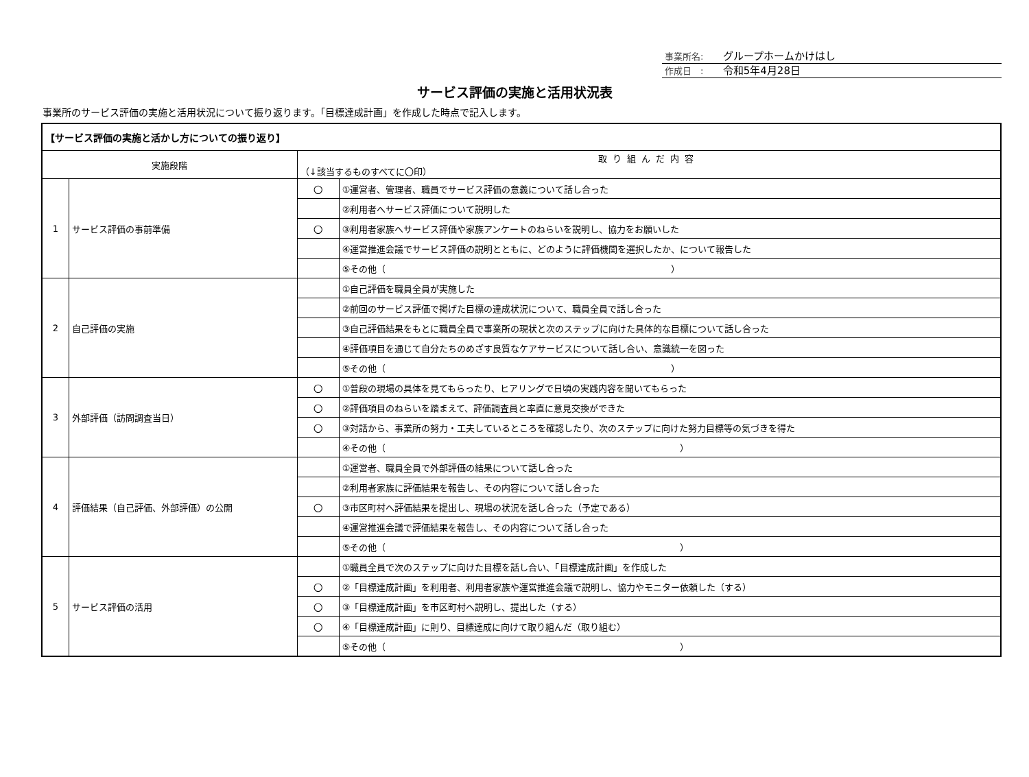事業所名: グループホームかけはし
作成日　: 令和5年4月28日
サービス評価の実施と活用状況表
事業所のサービス評価の実施と活用状況について振り返ります。「目標達成計画」を作成した時点で記入します。
| 【サービス評価の実施と活かし方についての振り返り】 | | | |
| 実施段階 | | 取り組んだ内容 （↓該当するものすべてに〇印） | |
| 1 | サービス評価の事前準備 | ○ | ①運営者、管理者、職員でサービス評価の意義について話し合った |
| | | | ②利用者へサービス評価について説明した |
| | | ○ | ③利用者家族へサービス評価や家族アンケートのねらいを説明し、協力をお願いした |
| | | | ④運営推進会議でサービス評価の説明とともに、どのように評価機関を選択したか、について報告した |
| | | | ⑤その他（ ） |
| 2 | 自己評価の実施 | | ①自己評価を職員全員が実施した |
| | | | ②前回のサービス評価で掲げた目標の達成状況について、職員全員で話し合った |
| | | | ③自己評価結果をもとに職員全員で事業所の現状と次のステップに向けた具体的な目標について話し合った |
| | | | ④評価項目を通じて自分たちのめざす良質なケアサービスについて話し合い、意識統一を図った |
| | | | ⑤その他（ ） |
| 3 | 外部評価（訪問調査当日） | ○ | ①普段の現場の具体を見てもらったり、ヒアリングで日頃の実践内容を聞いてもらった |
| | | ○ | ②評価項目のねらいを踏まえて、評価調査員と率直に意見交換ができた |
| | | ○ | ③対話から、事業所の努力・工夫しているところを確認したり、次のステップに向けた努力目標等の気づきを得た |
| | | | ④その他（ ） |
| 4 | 評価結果（自己評価、外部評価）の公開 | | ①運営者、職員全員で外部評価の結果について話し合った |
| | | | ②利用者家族に評価結果を報告し、その内容について話し合った |
| | | ○ | ③市区町村へ評価結果を提出し、現場の状況を話し合った（予定である） |
| | | | ④運営推進会議で評価結果を報告し、その内容について話し合った |
| | | | ⑤その他（ ） |
| 5 | サービス評価の活用 | | ①職員全員で次のステップに向けた目標を話し合い、「目標達成計画」を作成した |
| | | ○ | ②「目標達成計画」を利用者、利用者家族や運営推進会議で説明し、協力やモニター依頼した（する） |
| | | ○ | ③「目標達成計画」を市区町村へ説明し、提出した（する） |
| | | ○ | ④「目標達成計画」に則り、目標達成に向けて取り組んだ（取り組む） |
| | | | ⑤その他（ ） |